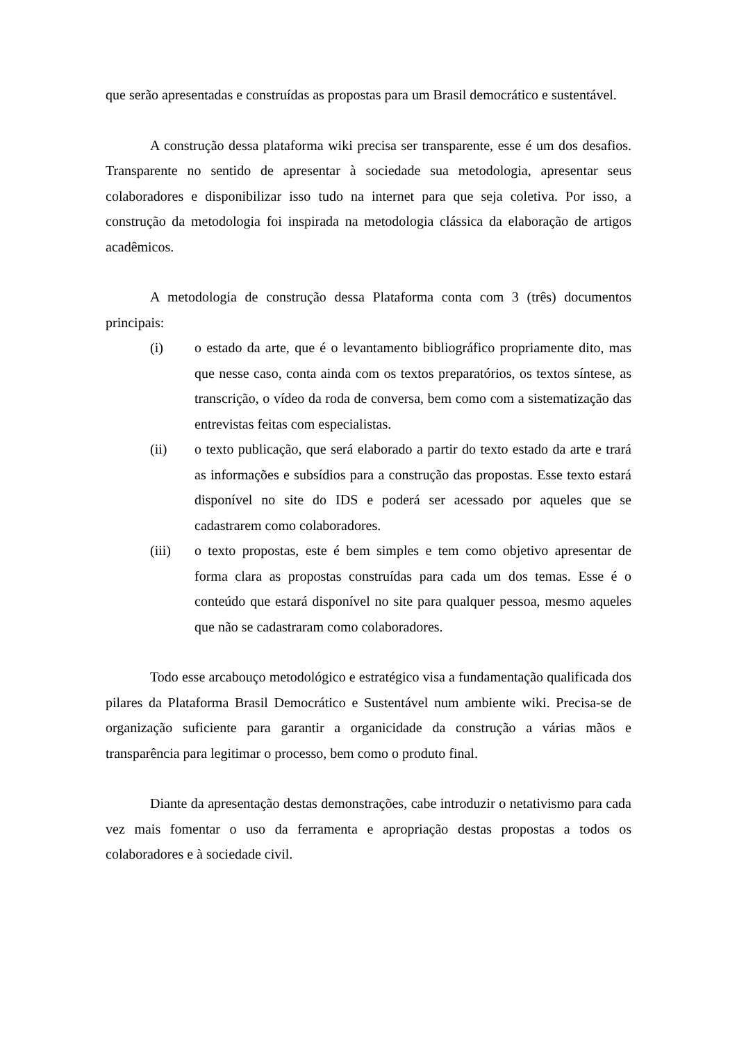que serão apresentadas e construídas as propostas para um Brasil democrático e sustentável.
A construção dessa plataforma wiki precisa ser transparente, esse é um dos desafios. Transparente no sentido de apresentar à sociedade sua metodologia, apresentar seus colaboradores e disponibilizar isso tudo na internet para que seja coletiva. Por isso, a construção da metodologia foi inspirada na metodologia clássica da elaboração de artigos acadêmicos.
A metodologia de construção dessa Plataforma conta com 3 (três) documentos principais:
(i) o estado da arte, que é o levantamento bibliográfico propriamente dito, mas que nesse caso, conta ainda com os textos preparatórios, os textos síntese, as transcrição, o vídeo da roda de conversa, bem como com a sistematização das entrevistas feitas com especialistas.
(ii) o texto publicação, que será elaborado a partir do texto estado da arte e trará as informações e subsídios para a construção das propostas. Esse texto estará disponível no site do IDS e poderá ser acessado por aqueles que se cadastrarem como colaboradores.
(iii) o texto propostas, este é bem simples e tem como objetivo apresentar de forma clara as propostas construídas para cada um dos temas. Esse é o conteúdo que estará disponível no site para qualquer pessoa, mesmo aqueles que não se cadastraram como colaboradores.
Todo esse arcabouço metodológico e estratégico visa a fundamentação qualificada dos pilares da Plataforma Brasil Democrático e Sustentável num ambiente wiki. Precisa-se de organização suficiente para garantir a organicidade da construção a várias mãos e transparência para legitimar o processo, bem como o produto final.
Diante da apresentação destas demonstrações, cabe introduzir o netativismo para cada vez mais fomentar o uso da ferramenta e apropriação destas propostas a todos os colaboradores e à sociedade civil.